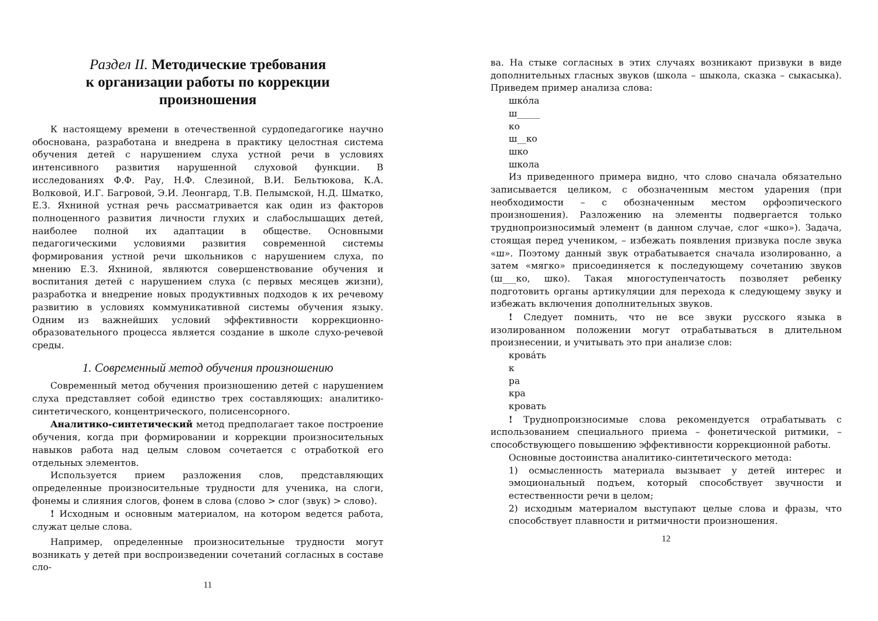Раздел II. Методические требования
к организации работы по коррекции
произношения
К настоящему времени в отечественной сурдопедагогике научно обоснована, разработана и внедрена в практику целостная система обучения детей с нарушением слуха устной речи в условиях интенсивного развития нарушенной слуховой функции. В исследованиях Ф.Ф. Рау, Н.Ф. Слезиной, В.И. Бельтюкова, К.А. Волковой, И.Г. Багровой, Э.И. Леонгард, Т.В. Пелымской, Н.Д. Шматко, Е.З. Яхниной устная речь рассматривается как один из факторов полноценного развития личности глухих и слабослышащих детей, наиболее полной их адаптации в обществе. Основными педагогическими условиями развития современной системы формирования устной речи школьников с нарушением слуха, по мнению Е.З. Яхниной, являются совершенствование обучения и воспитания детей с нарушением слуха (с первых месяцев жизни), разработка и внедрение новых продуктивных подходов к их речевому развитию в условиях коммуникативной системы обучения языку. Одним из важнейших условий эффективности коррекционно-образовательного процесса является создание в школе слухо-речевой среды.
1. Современный метод обучения произношению
Современный метод обучения произношению детей с нарушением слуха представляет собой единство трех составляющих: аналитико-синтетического, концентрического, полисенсорного.
Аналитико-синтетический метод предполагает такое построение обучения, когда при формировании и коррекции произносительных навыков работа над целым словом сочетается с отработкой его отдельных элементов.
Используется прием разложения слов, представляющих определенные произносительные трудности для ученика, на слоги, фонемы и слияния слогов, фонем в слова (слово > слог (звук) > слово).
! Исходным и основным материалом, на котором ведется работа, служат целые слова.
Например, определенные произносительные трудности могут возникать у детей при воспроизведении сочетаний согласных в составе сло-
11
ва. На стыке согласных в этих случаях возникают призвуки в виде дополнительных гласных звуков (школа – шыкола, сказка – сыкасыка). Приведем пример анализа слова:
шко́ла
ш_____
ко
ш__ко
шко
школа
Из приведенного примера видно, что слово сначала обязательно записывается целиком, с обозначенным местом ударения (при необходимости – с обозначенным местом орфоэпического произношения). Разложению на элементы подвергается только труднопроизносимый элемент (в данном случае, слог «шко»). Задача, стоящая перед учеником, – избежать появления призвука после звука «ш». Поэтому данный звук отрабатывается сначала изолированно, а затем «мягко» присоединяется к последующему сочетанию звуков (ш___ко, шко). Такая многоступенчатость позволяет ребенку подготовить органы артикуляции для перехода к следующему звуку и избежать включения дополнительных звуков.
! Следует помнить, что не все звуки русского языка в изолированном положении могут отрабатываться в длительном произнесении, и учитывать это при анализе слов:
крова́ть
к
ра
кра
кровать
! Труднопроизносимые слова рекомендуется отрабатывать с использованием специального приема – фонетической ритмики, – способствующего повышению эффективности коррекционной работы.
Основные достоинства аналитико-синтетического метода:
1) осмысленность материала вызывает у детей интерес и эмоциональный подъем, который способствует звучности и естественности речи в целом;
2) исходным материалом выступают целые слова и фразы, что способствует плавности и ритмичности произношения.
12